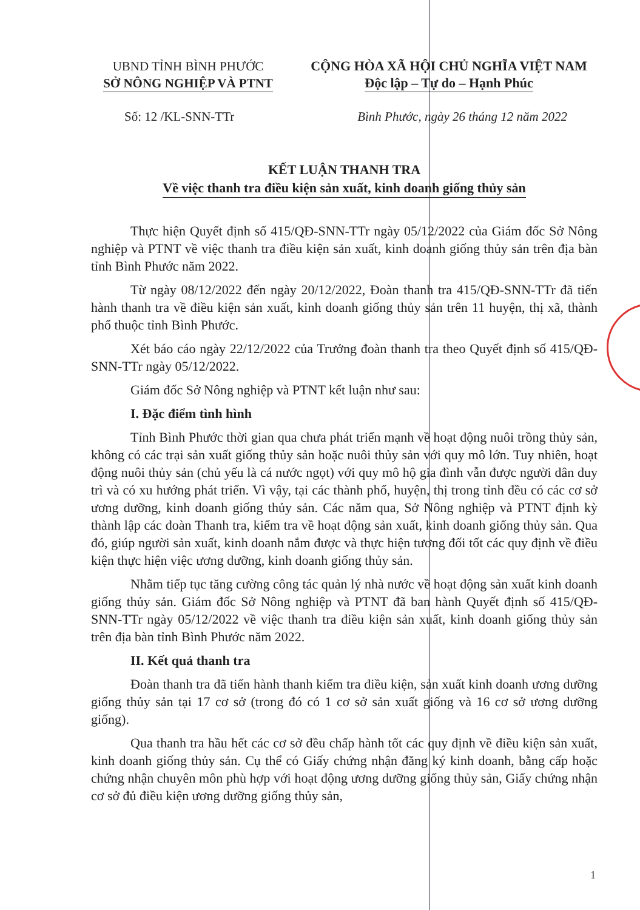UBND TỈNH BÌNH PHƯỚC
SỞ NÔNG NGHIỆP VÀ PTNT
CỘNG HÒA XÃ HỘI CHỦ NGHĨA VIỆT NAM
Độc lập – Tự do – Hạnh Phúc
Số: 12 /KL-SNN-TTr Bình Phước, ngày 26 tháng 12 năm 2022
KẾT LUẬN THANH TRA
Về việc thanh tra điều kiện sản xuất, kinh doanh giống thủy sản
Thực hiện Quyết định số 415/QĐ-SNN-TTr ngày 05/12/2022 của Giám đốc Sở Nông nghiệp và PTNT về việc thanh tra điều kiện sản xuất, kinh doanh giống thủy sản trên địa bàn tỉnh Bình Phước năm 2022.
Từ ngày 08/12/2022 đến ngày 20/12/2022, Đoàn thanh tra 415/QĐ-SNN-TTr đã tiến hành thanh tra về điều kiện sản xuất, kinh doanh giống thủy sản trên 11 huyện, thị xã, thành phố thuộc tỉnh Bình Phước.
Xét báo cáo ngày 22/12/2022 của Trưởng đoàn thanh tra theo Quyết định số 415/QĐ-SNN-TTr ngày 05/12/2022.
Giám đốc Sở Nông nghiệp và PTNT kết luận như sau:
I. Đặc điểm tình hình
Tỉnh Bình Phước thời gian qua chưa phát triển mạnh về hoạt động nuôi trồng thủy sản, không có các trại sản xuất giống thủy sản hoặc nuôi thủy sản với quy mô lớn. Tuy nhiên, hoạt động nuôi thủy sản (chủ yếu là cá nước ngọt) với quy mô hộ gia đình vẫn được người dân duy trì và có xu hướng phát triển. Vì vậy, tại các thành phố, huyện, thị trong tỉnh đều có các cơ sở ương dưỡng, kinh doanh giống thủy sản. Các năm qua, Sở Nông nghiệp và PTNT định kỳ thành lập các đoàn Thanh tra, kiểm tra về hoạt động sản xuất, kinh doanh giống thủy sản. Qua đó, giúp người sản xuất, kinh doanh nắm được và thực hiện tương đối tốt các quy định về điều kiện thực hiện việc ương dưỡng, kinh doanh giống thủy sản.
Nhằm tiếp tục tăng cường công tác quản lý nhà nước về hoạt động sản xuất kinh doanh giống thủy sản. Giám đốc Sở Nông nghiệp và PTNT đã ban hành Quyết định số 415/QĐ-SNN-TTr ngày 05/12/2022 về việc thanh tra điều kiện sản xuất, kinh doanh giống thủy sản trên địa bàn tỉnh Bình Phước năm 2022.
II. Kết quả thanh tra
Đoàn thanh tra đã tiến hành thanh kiểm tra điều kiện, sản xuất kinh doanh ương dưỡng giống thủy sản tại 17 cơ sở (trong đó có 1 cơ sở sản xuất giống và 16 cơ sở ương dưỡng giống).
Qua thanh tra hầu hết các cơ sở đều chấp hành tốt các quy định về điều kiện sản xuất, kinh doanh giống thủy sản. Cụ thể có Giấy chứng nhận đăng ký kinh doanh, bằng cấp hoặc chứng nhận chuyên môn phù hợp với hoạt động ương dưỡng giống thủy sản, Giấy chứng nhận cơ sở đủ điều kiện ương dưỡng giống thủy sản,
1